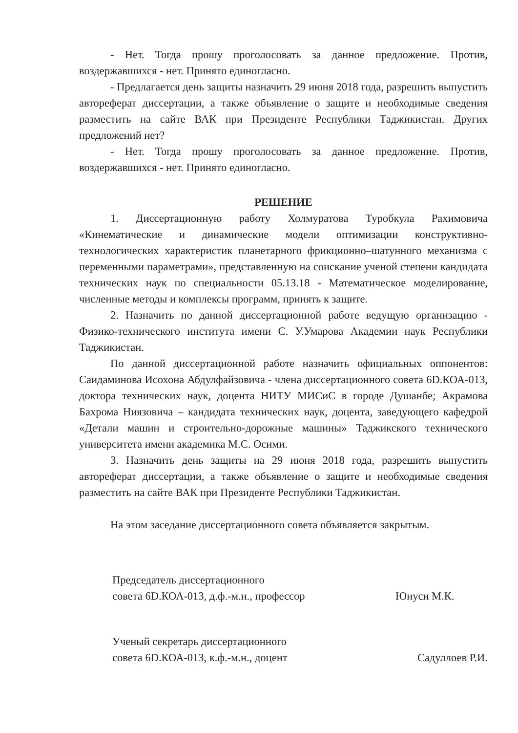- Нет. Тогда прошу проголосовать за данное предложение. Против, воздержавшихся - нет. Принято единогласно.
- Предлагается день защиты назначить 29 июня 2018 года, разрешить выпустить автореферат диссертации, а также объявление о защите и необходимые сведения разместить на сайте ВАК при Президенте Республики Таджикистан. Других предложений нет?
- Нет. Тогда прошу проголосовать за данное предложение. Против, воздержавшихся - нет. Принято единогласно.
РЕШЕНИЕ
1. Диссертационную работу Холмуратова Туробкула Рахимовича «Кинематические и динамические модели оптимизации конструктивно-технологических характеристик планетарного фрикционно–шатунного механизма с переменными параметрами», представленную на соискание ученой степени кандидата технических наук по специальности 05.13.18 - Математическое моделирование, численные методы и комплексы программ, принять к защите.
2. Назначить по данной диссертационной работе ведущую организацию - Физико-технического института имени С. У.Умарова Академии наук Республики Таджикистан.
По данной диссертационной работе назначить официальных оппонентов: Саидаминова Исохона Абдулфайзовича - члена диссертационного совета 6D.КОА-013, доктора технических наук, доцента НИТУ МИСиС в городе Душанбе; Акрамова Бахрома Ниязовича – кандидата технических наук, доцента, заведующего кафедрой «Детали машин и строительно-дорожные машины» Таджикского технического университета имени академика М.С. Осими.
3. Назначить день защиты на 29 июня 2018 года, разрешить выпустить автореферат диссертации, а также объявление о защите и необходимые сведения разместить на сайте ВАК при Президенте Республики Таджикистан.
На этом заседание диссертационного совета объявляется закрытым.
Председатель диссертационного
совета 6D.КОА-013, д.ф.-м.н., профессор
Юнуси М.К.
Ученый секретарь диссертационного
совета 6D.КОА-013, к.ф.-м.н., доцент
Садуллоев Р.И.